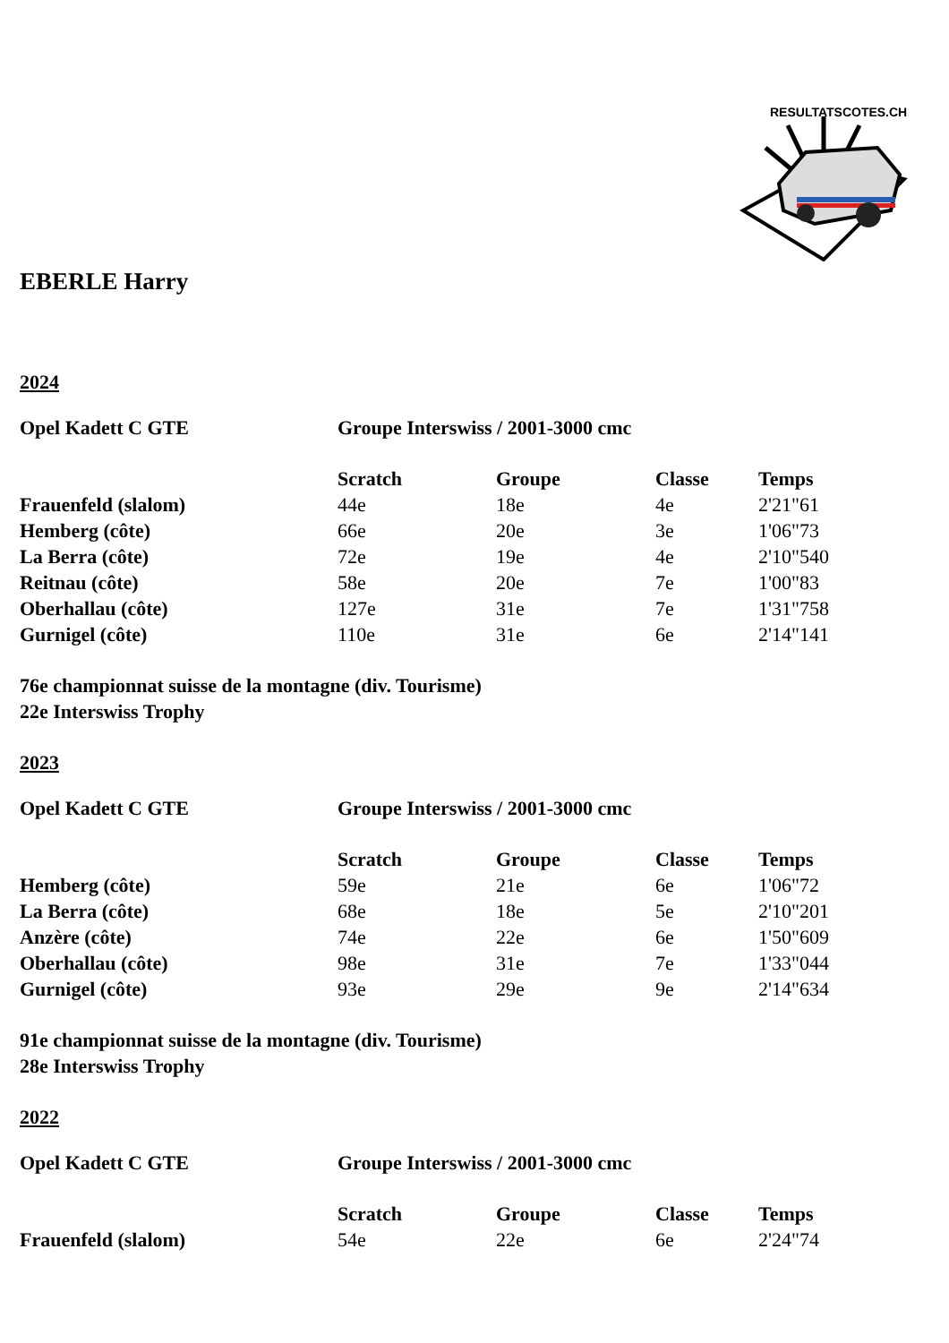RESULTATSCOTES.CH
EBERLE Harry
2024
| Opel Kadett C GTE | Groupe Interswiss / 2001-3000 cmc |
| | Scratch | Groupe | Classe | Temps |
| --- | --- | --- | --- | --- |
| Frauenfeld (slalom) | 44e | 18e | 4e | 2'21"61 |
| Hemberg (côte) | 66e | 20e | 3e | 1'06"73 |
| La Berra (côte) | 72e | 19e | 4e | 2'10"540 |
| Reitnau (côte) | 58e | 20e | 7e | 1'00"83 |
| Oberhallau (côte) | 127e | 31e | 7e | 1'31"758 |
| Gurnigel (côte) | 110e | 31e | 6e | 2'14"141 |
76e championnat suisse de la montagne (div. Tourisme)
22e Interswiss Trophy
2023
| Opel Kadett C GTE | Groupe Interswiss / 2001-3000 cmc |
| | Scratch | Groupe | Classe | Temps |
| --- | --- | --- | --- | --- |
| Hemberg (côte) | 59e | 21e | 6e | 1'06"72 |
| La Berra (côte) | 68e | 18e | 5e | 2'10"201 |
| Anzère (côte) | 74e | 22e | 6e | 1'50"609 |
| Oberhallau (côte) | 98e | 31e | 7e | 1'33"044 |
| Gurnigel (côte) | 93e | 29e | 9e | 2'14"634 |
91e championnat suisse de la montagne (div. Tourisme)
28e Interswiss Trophy
2022
| Opel Kadett C GTE | Groupe Interswiss / 2001-3000 cmc |
| | Scratch | Groupe | Classe | Temps |
| --- | --- | --- | --- | --- |
| Frauenfeld (slalom) | 54e | 22e | 6e | 2'24"74 |